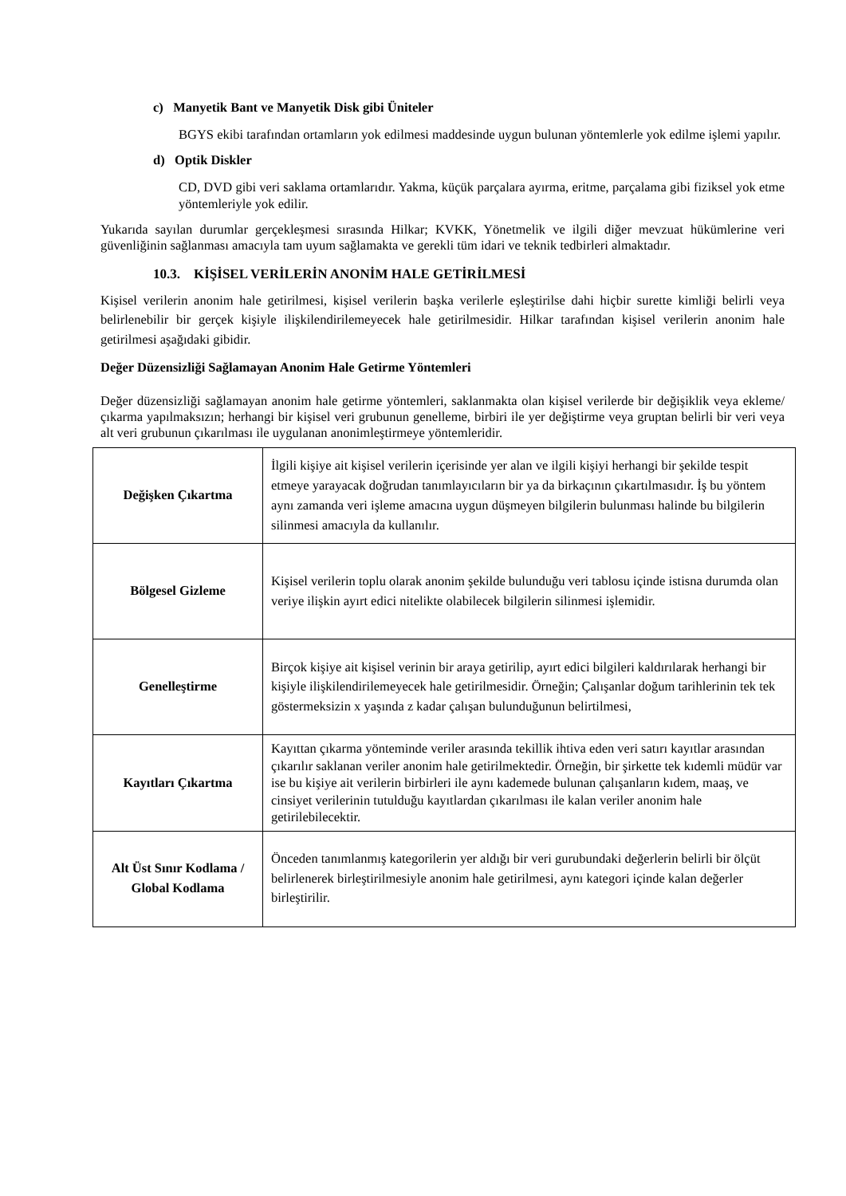c) Manyetik Bant ve Manyetik Disk gibi Üniteler
BGYS ekibi tarafından ortamların yok edilmesi maddesinde uygun bulunan yöntemlerle yok edilme işlemi yapılır.
d) Optik Diskler
CD, DVD gibi veri saklama ortamlarıdır. Yakma, küçük parçalara ayırma, eritme, parçalama gibi fiziksel yok etme yöntemleriyle yok edilir.
Yukarıda sayılan durumlar gerçekleşmesi sırasında Hilkar; KVKK, Yönetmelik ve ilgili diğer mevzuat hükümlerine veri güvenliğinin sağlanması amacıyla tam uyum sağlamakta ve gerekli tüm idari ve teknik tedbirleri almaktadır.
10.3. KİŞİSEL VERİLERİN ANONİM HALE GETİRİLMESİ
Kişisel verilerin anonim hale getirilmesi, kişisel verilerin başka verilerle eşleştirilse dahi hiçbir surette kimliği belirli veya belirlenebilir bir gerçek kişiyle ilişkilendirilemeyecek hale getirilmesidir. Hilkar tarafından kişisel verilerin anonim hale getirilmesi aşağıdaki gibidir.
Değer Düzensizliği Sağlamayan Anonim Hale Getirme Yöntemleri
Değer düzensizliği sağlamayan anonim hale getirme yöntemleri, saklanmakta olan kişisel verilerde bir değişiklik veya ekleme/çıkarma yapılmaksızın; herhangi bir kişisel veri grubunun genelleme, birbiri ile yer değiştirme veya gruptan belirli bir veri veya alt veri grubunun çıkarılması ile uygulanan anonimleştirmeye yöntemleridir.
| Değişken Çıkartma | İlgili kişiye ait kişisel verilerin içerisinde yer alan ve ilgili kişiyi herhangi bir şekilde tespit etmeye yarayacak doğrudan tanımlayıcıların bir ya da birkaçının çıkartılmasıdır. İş bu yöntem aynı zamanda veri işleme amacına uygun düşmeyen bilgilerin bulunması halinde bu bilgilerin silinmesi amacıyla da kullanılır. |
| Bölgesel Gizleme | Kişisel verilerin toplu olarak anonim şekilde bulunduğu veri tablosu içinde istisna durumda olan veriye ilişkin ayırt edici nitelikte olabilecek bilgilerin silinmesi işlemidir. |
| Genelleştirme | Birçok kişiye ait kişisel verinin bir araya getirilip, ayırt edici bilgileri kaldırılarak herhangi bir kişiyle ilişkilendirilemeyecek hale getirilmesidir. Örneğin; Çalışanlar doğum tarihlerinin tek tek göstermeksizin x yaşında z kadar çalışan bulunduğunun belirtilmesi, |
| Kayıtları Çıkartma | Kayıttan çıkarma yönteminde veriler arasında tekillik ihtiva eden veri satırı kayıtlar arasından çıkarılır saklanan veriler anonim hale getirilmektedir. Örneğin, bir şirkette tek kıdemli müdür var ise bu kişiye ait verilerin birbirleri ile aynı kademede bulunan çalışanların kıdem, maaş, ve cinsiyet verilerinin tutulduğu kayıtlardan çıkarılması ile kalan veriler anonim hale getirilebilecektir. |
| Alt Üst Sınır Kodlama / Global Kodlama | Önceden tanımlanmış kategorilerin yer aldığı bir veri gurubundaki değerlerin belirli bir ölçüt belirlenerek birleştirilmesiyle anonim hale getirilmesi, aynı kategori içinde kalan değerler birleştirilir. |